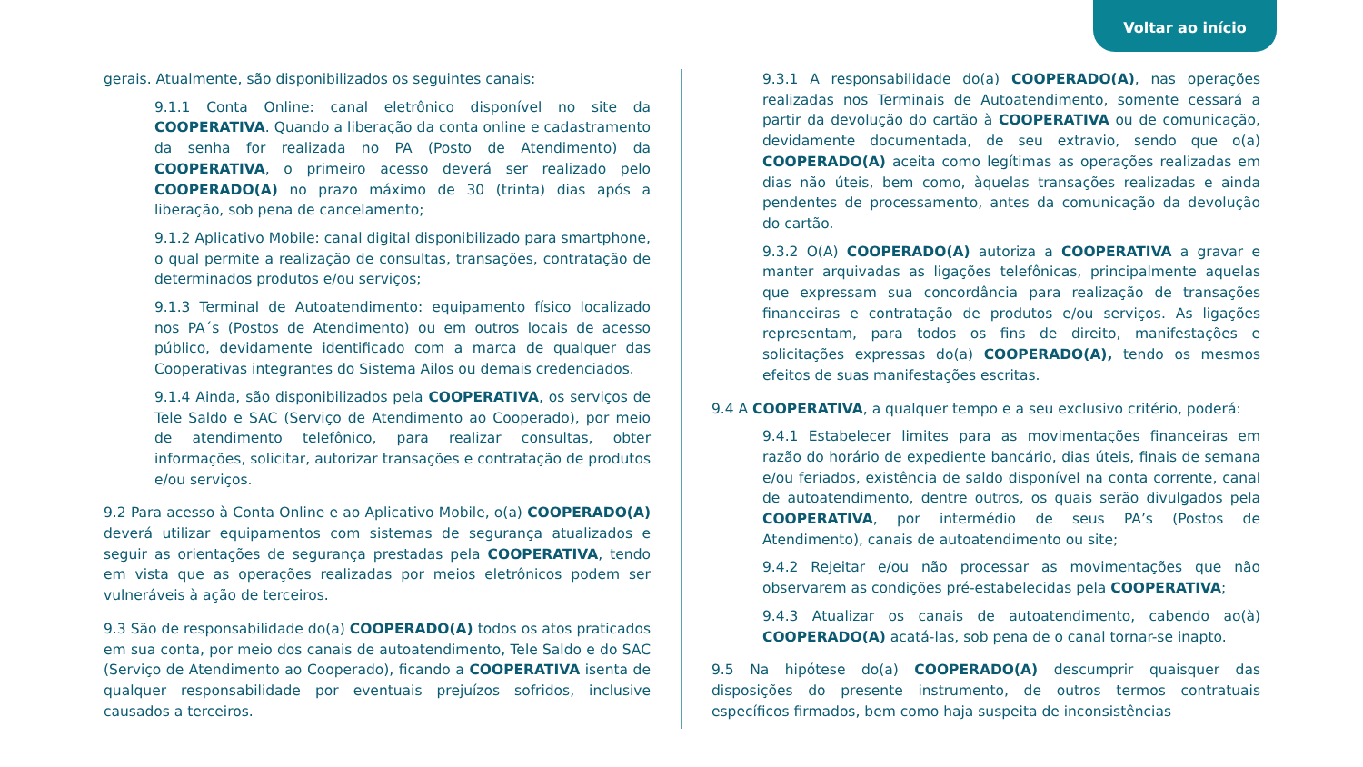Voltar ao início
gerais. Atualmente, são disponibilizados os seguintes canais:
9.1.1 Conta Online: canal eletrônico disponível no site da COOPERATIVA. Quando a liberação da conta online e cadastramento da senha for realizada no PA (Posto de Atendimento) da COOPERATIVA, o primeiro acesso deverá ser realizado pelo COOPERADO(A) no prazo máximo de 30 (trinta) dias após a liberação, sob pena de cancelamento;
9.1.2 Aplicativo Mobile: canal digital disponibilizado para smartphone, o qual permite a realização de consultas, transações, contratação de determinados produtos e/ou serviços;
9.1.3 Terminal de Autoatendimento: equipamento físico localizado nos PA´s (Postos de Atendimento) ou em outros locais de acesso público, devidamente identificado com a marca de qualquer das Cooperativas integrantes do Sistema Ailos ou demais credenciados.
9.1.4 Ainda, são disponibilizados pela COOPERATIVA, os serviços de Tele Saldo e SAC (Serviço de Atendimento ao Cooperado), por meio de atendimento telefônico, para realizar consultas, obter informações, solicitar, autorizar transações e contratação de produtos e/ou serviços.
9.2 Para acesso à Conta Online e ao Aplicativo Mobile, o(a) COOPERADO(A) deverá utilizar equipamentos com sistemas de segurança atualizados e seguir as orientações de segurança prestadas pela COOPERATIVA, tendo em vista que as operações realizadas por meios eletrônicos podem ser vulneráveis à ação de terceiros.
9.3 São de responsabilidade do(a) COOPERADO(A) todos os atos praticados em sua conta, por meio dos canais de autoatendimento, Tele Saldo e do SAC (Serviço de Atendimento ao Cooperado), ficando a COOPERATIVA isenta de qualquer responsabilidade por eventuais prejuízos sofridos, inclusive causados a terceiros.
9.3.1 A responsabilidade do(a) COOPERADO(A), nas operações realizadas nos Terminais de Autoatendimento, somente cessará a partir da devolução do cartão à COOPERATIVA ou de comunicação, devidamente documentada, de seu extravio, sendo que o(a) COOPERADO(A) aceita como legítimas as operações realizadas em dias não úteis, bem como, àquelas transações realizadas e ainda pendentes de processamento, antes da comunicação da devolução do cartão.
9.3.2 O(A) COOPERADO(A) autoriza a COOPERATIVA a gravar e manter arquivadas as ligações telefônicas, principalmente aquelas que expressam sua concordância para realização de transações financeiras e contratação de produtos e/ou serviços. As ligações representam, para todos os fins de direito, manifestações e solicitações expressas do(a) COOPERADO(A), tendo os mesmos efeitos de suas manifestações escritas.
9.4 A COOPERATIVA, a qualquer tempo e a seu exclusivo critério, poderá:
9.4.1 Estabelecer limites para as movimentações financeiras em razão do horário de expediente bancário, dias úteis, finais de semana e/ou feriados, existência de saldo disponível na conta corrente, canal de autoatendimento, dentre outros, os quais serão divulgados pela COOPERATIVA, por intermédio de seus PA’s (Postos de Atendimento), canais de autoatendimento ou site;
9.4.2 Rejeitar e/ou não processar as movimentações que não observarem as condições pré-estabelecidas pela COOPERATIVA;
9.4.3 Atualizar os canais de autoatendimento, cabendo ao(à) COOPERADO(A) acatá-las, sob pena de o canal tornar-se inapto.
9.5 Na hipótese do(a) COOPERADO(A) descumprir quaisquer das disposições do presente instrumento, de outros termos contratuais específicos firmados, bem como haja suspeita de inconsistências